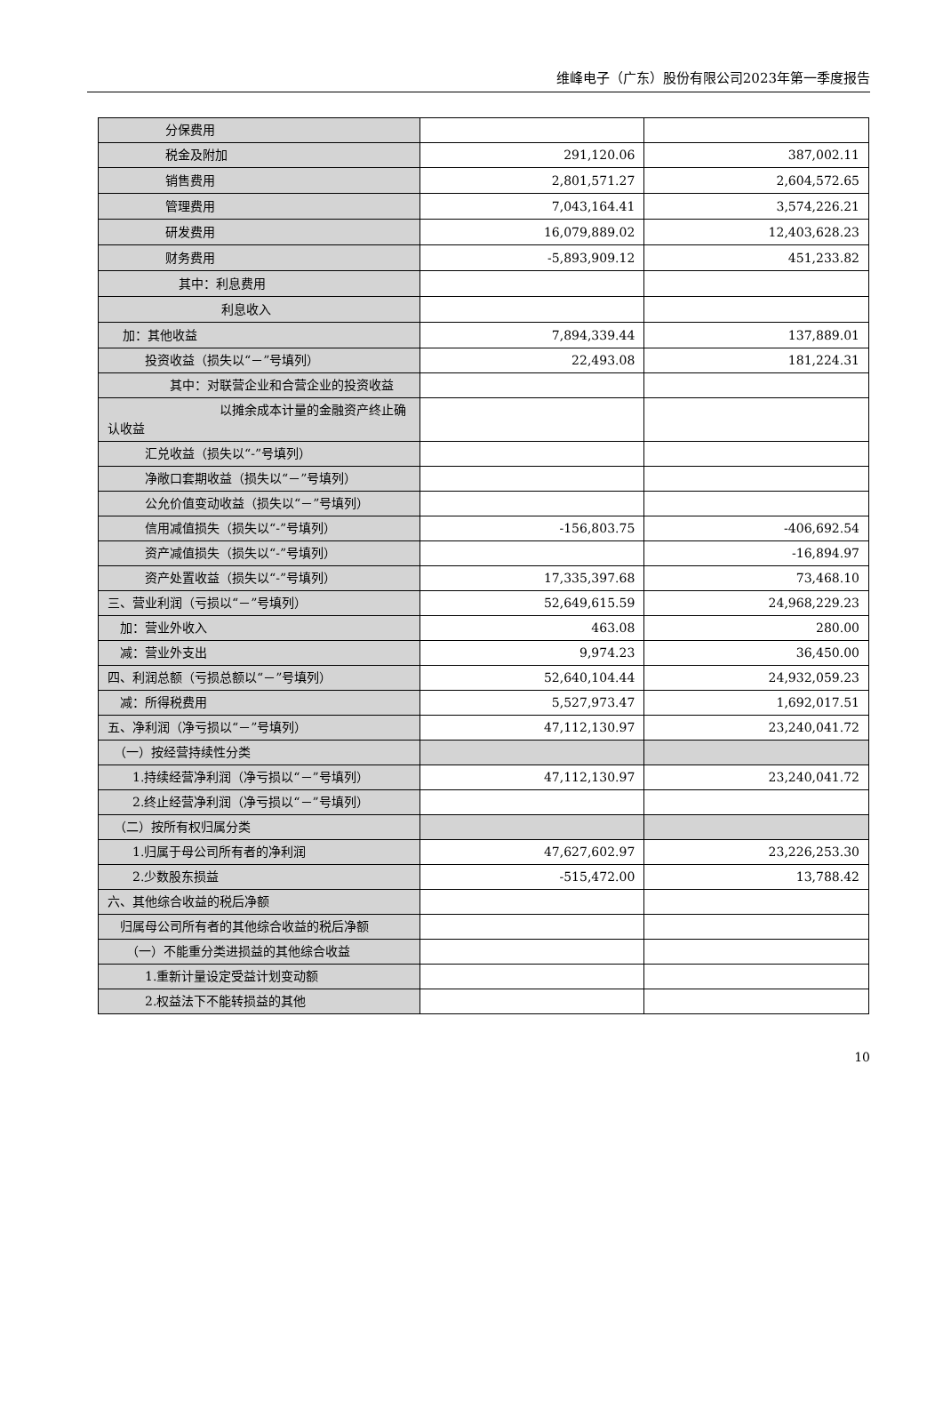维峰电子（广东）股份有限公司2023年第一季度报告
| 分保费用 | | |
| 税金及附加 | 291,120.06 | 387,002.11 |
| 销售费用 | 2,801,571.27 | 2,604,572.65 |
| 管理费用 | 7,043,164.41 | 3,574,226.21 |
| 研发费用 | 16,079,889.02 | 12,403,628.23 |
| 财务费用 | -5,893,909.12 | 451,233.82 |
| 其中：利息费用 | | |
| 利息收入 | | |
| 加：其他收益 | 7,894,339.44 | 137,889.01 |
| 投资收益（损失以“－”号填列） | 22,493.08 | 181,224.31 |
| 其中：对联营企业和合营企业的投资收益 | | |
| 以摊余成本计量的金融资产终止确认收益 | | |
| 汇兑收益（损失以“-”号填列） | | |
| 净敞口套期收益（损失以“－”号填列） | | |
| 公允价值变动收益（损失以“－”号填列） | | |
| 信用减值损失（损失以“-”号填列） | -156,803.75 | -406,692.54 |
| 资产减值损失（损失以“-”号填列） | | -16,894.97 |
| 资产处置收益（损失以“-”号填列） | 17,335,397.68 | 73,468.10 |
| 三、营业利润（亏损以“－”号填列） | 52,649,615.59 | 24,968,229.23 |
| 加：营业外收入 | 463.08 | 280.00 |
| 减：营业外支出 | 9,974.23 | 36,450.00 |
| 四、利润总额（亏损总额以“－”号填列） | 52,640,104.44 | 24,932,059.23 |
| 减：所得税费用 | 5,527,973.47 | 1,692,017.51 |
| 五、净利润（净亏损以“－”号填列） | 47,112,130.97 | 23,240,041.72 |
| （一）按经营持续性分类 | | |
| 1.持续经营净利润（净亏损以“－”号填列） | 47,112,130.97 | 23,240,041.72 |
| 2.终止经营净利润（净亏损以“－”号填列） | | |
| （二）按所有权归属分类 | | |
| 1.归属于母公司所有者的净利润 | 47,627,602.97 | 23,226,253.30 |
| 2.少数股东损益 | -515,472.00 | 13,788.42 |
| 六、其他综合收益的税后净额 | | |
| 归属母公司所有者的其他综合收益的税后净额 | | |
| （一）不能重分类进损益的其他综合收益 | | |
| 1.重新计量设定受益计划变动额 | | |
| 2.权益法下不能转损益的其他 | | |
10